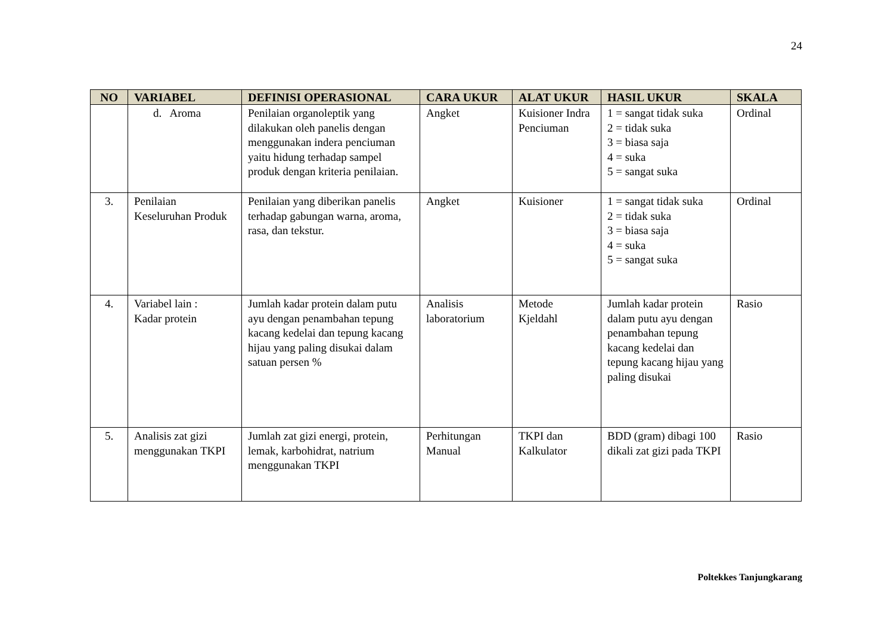24
| NO | VARIABEL | DEFINISI OPERASIONAL | CARA UKUR | ALAT UKUR | HASIL UKUR | SKALA |
| --- | --- | --- | --- | --- | --- | --- |
| | d. Aroma | Penilaian organoleptik yang dilakukan oleh panelis dengan menggunakan indera penciuman yaitu hidung terhadap sampel produk dengan kriteria penilaian. | Angket | Kuisioner Indra Penciuman | 1 = sangat tidak suka 2 = tidak suka 3 = biasa saja 4 = suka 5 = sangat suka | Ordinal |
| 3. | Penilaian Keseluruhan Produk | Penilaian yang diberikan panelis terhadap gabungan warna, aroma, rasa, dan tekstur. | Angket | Kuisioner | 1 = sangat tidak suka 2 = tidak suka 3 = biasa saja 4 = suka 5 = sangat suka | Ordinal |
| 4. | Variabel lain : Kadar protein | Jumlah kadar protein dalam putu ayu dengan penambahan tepung kacang kedelai dan tepung kacang hijau yang paling disukai dalam satuan persen % | Analisis laboratorium | Metode Kjeldahl | Jumlah kadar protein dalam putu ayu dengan penambahan tepung kacang kedelai dan tepung kacang hijau yang paling disukai | Rasio |
| 5. | Analisis zat gizi menggunakan TKPI | Jumlah zat gizi energi, protein, lemak, karbohidrat, natrium menggunakan TKPI | Perhitungan Manual | TKPI dan Kalkulator | BDD (gram) dibagi 100 dikali zat gizi pada TKPI | Rasio |
Poltekkes Tanjungkarang